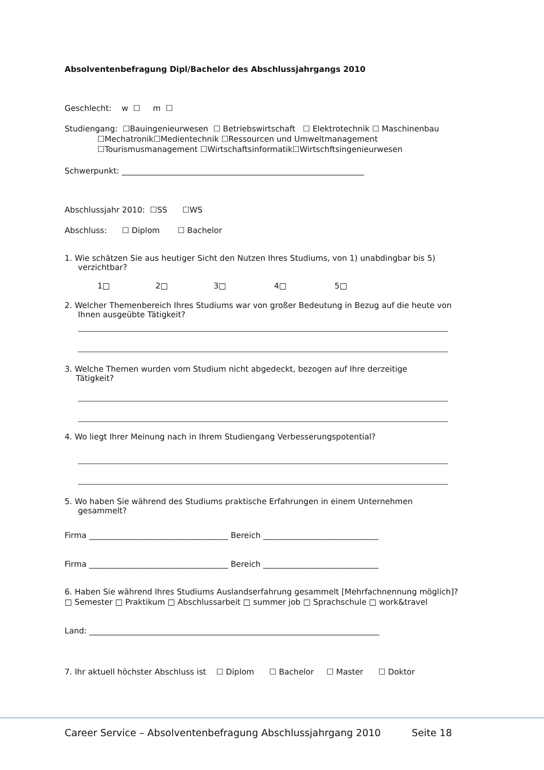Absolventenbefragung Dipl/Bachelor des Abschlussjahrgangs 2010
Geschlecht: w ☐ m ☐
Studiengang: ☐Bauingenieurwesen ☐ Betriebswirtschaft ☐ Elektrotechnik ☐ Maschinenbau
☐Mechatronik☐Medientechnik ☐Ressourcen und Umweltmanagement
☐Tourismusmanagement ☐Wirtschaftsinformatik☐Wirtschftsingenieurwesen
Schwerpunkt: _____________________________________________________________
Abschlussjahr 2010: ☐SS ☐WS
Abschluss: ☐ Diplom ☐ Bachelor
1. Wie schätzen Sie aus heutiger Sicht den Nutzen Ihres Studiums, von 1) unabdingbar bis 5)
verzichtbar?
1□ 2□ 3□ 4□ 5□
2. Welcher Themenbereich Ihres Studiums war von großer Bedeutung in Bezug auf die heute von
Ihnen ausgeübte Tätigkeit?
3. Welche Themen wurden vom Studium nicht abgedeckt, bezogen auf Ihre derzeitige
Tätigkeit?
4. Wo liegt Ihrer Meinung nach in Ihrem Studiengang Verbesserungspotential?
5. Wo haben Sie während des Studiums praktische Erfahrungen in einem Unternehmen
gesammelt?
Firma ___________________________________ Bereich _____________________________
Firma ___________________________________ Bereich _____________________________
6. Haben Sie während Ihres Studiums Auslandserfahrung gesammelt [Mehrfachnennung möglich]?
□ Semester □ Praktikum □ Abschlussarbeit □ summer job □ Sprachschule □ work&travel
Land: _________________________________________________________________________
7. Ihr aktuell höchster Abschluss ist ☐ Diplom ☐ Bachelor ☐ Master ☐ Doktor
Career Service – Absolventenbefragung Abschlussjahrgang 2010 Seite 18